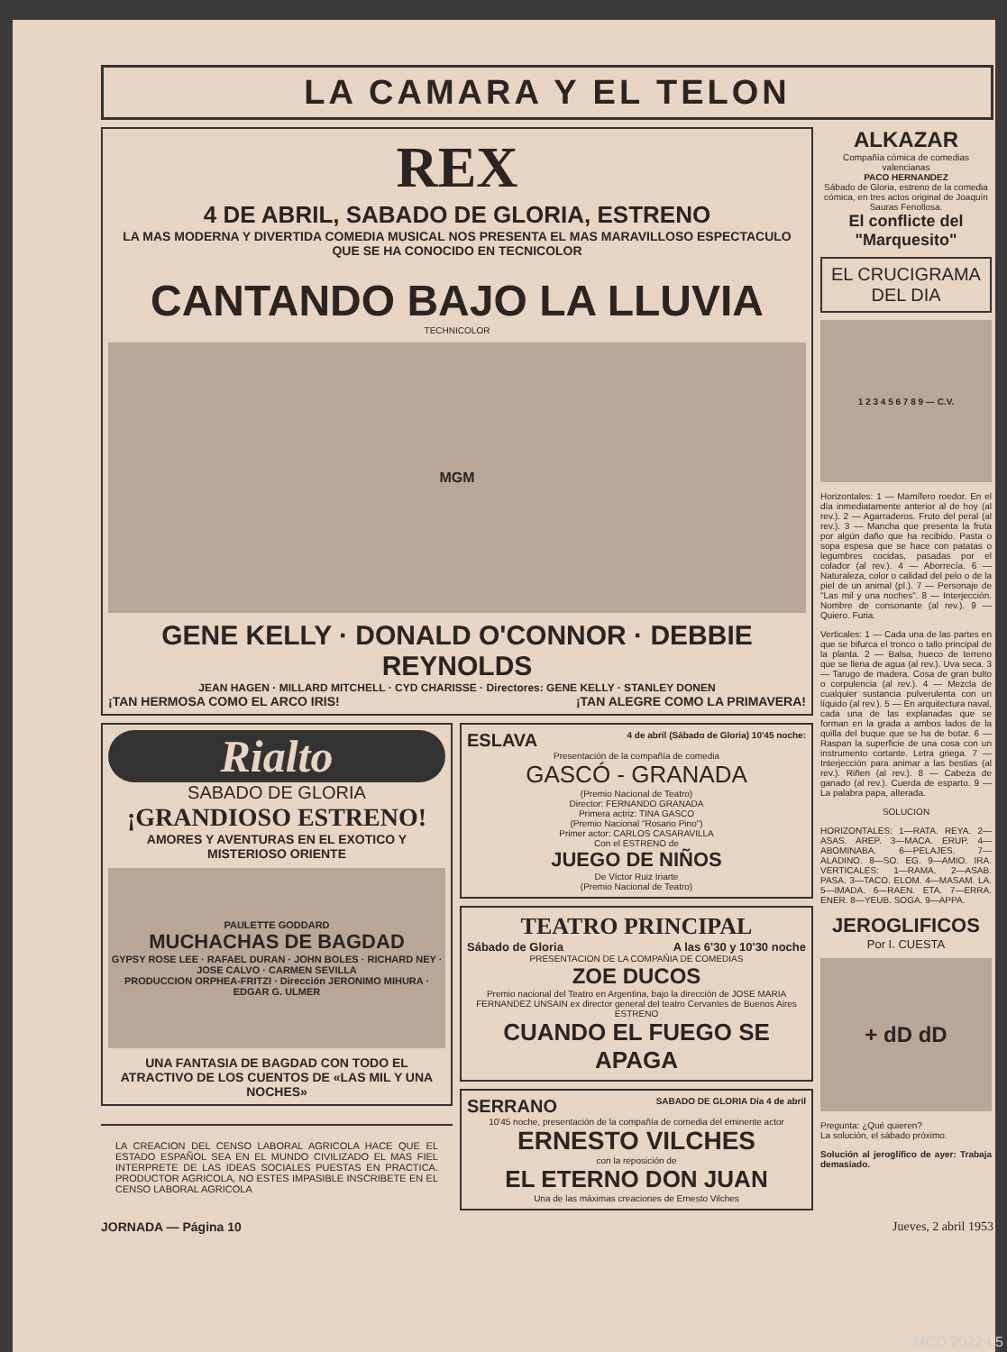LA CAMARA Y EL TELON
REX
4 DE ABRIL, SABADO DE GLORIA, ESTRENO
LA MAS MODERNA Y DIVERTIDA COMEDIA MUSICAL NOS PRESENTA EL MAS MARAVILLOSO ESPECTACULO QUE SE HA CONOCIDO EN TECNICOLOR
CANTANDO BAJO LA LLUVIA
TECHNICOLOR
MGM
GENE KELLY · DONALD O'CONNOR · DEBBIE REYNOLDS
JEAN HAGEN · MILLARD MITCHELL · CYD CHARISSE · Directores: GENE KELLY · STANLEY DONEN
¡TAN HERMOSA COMO EL ARCO IRIS! ¡TAN ALEGRE COMO LA PRIMAVERA!
Rialto
SABADO DE GLORIA
¡GRANDIOSO ESTRENO!
AMORES Y AVENTURAS EN EL EXOTICO Y MISTERIOSO ORIENTE
PAULETTE GODDARD
MUCHACHAS DE BAGDAD
GYPSY ROSE LEE · RAFAEL DURAN · JOHN BOLES · RICHARD NEY · JOSE CALVO · CARMEN SEVILLA
PRODUCCION ORPHEA-FRITZI · Dirección JERONIMO MIHURA · EDGAR G. ULMER
UNA FANTASIA DE BAGDAD CON TODO EL ATRACTIVO DE LOS CUENTOS DE «LAS MIL Y UNA NOCHES»
LA CREACION DEL CENSO LABORAL AGRICOLA HACE QUE EL ESTADO ESPAÑOL SEA EN EL MUNDO CIVILIZADO EL MAS FIEL INTERPRETE DE LAS IDEAS SOCIALES PUESTAS EN PRACTICA. PRODUCTOR AGRICOLA, NO ESTES IMPASIBLE INSCRIBETE EN EL CENSO LABORAL AGRICOLA
ESLAVA 4 de abril (Sábado de Gloria) 10'45 noche:
Presentación de la compañía de comedia
GASCÓ - GRANADA
(Premio Nacional de Teatro)
Director: FERNANDO GRANADA
Primera actriz: TINA GASCO
(Premio Nacional "Rosario Pino")
Primer actor: CARLOS CASARAVILLA
Con el ESTRENO de
JUEGO DE NIÑOS
De Víctor Ruiz Iriarte
(Premio Nacional de Teatro)
TEATRO PRINCIPAL
Sábado de Gloria A las 6'30 y 10'30 noche
PRESENTACION DE LA COMPAÑIA DE COMEDIAS
ZOE DUCOS
Premio nacional del Teatro en Argentina, bajo la dirección de JOSE MARIA FERNANDEZ UNSAIN ex director general del teatro Cervantes de Buenos Aires
ESTRENO
CUANDO EL FUEGO SE APAGA
SERRANO SABADO DE GLORIA Día 4 de abril
10'45 noche, presentación de la compañía de comedia del eminente actor
ERNESTO VILCHES
con la reposición de
EL ETERNO DON JUAN
Una de las máximas creaciones de Ernesto Vilches
ALKAZAR
Compañía cómica de comedias valencianas
PACO HERNANDEZ
Sábado de Gloria, estreno de la comedia cómica, en tres actos original de Joaquín Sauras Fenollosa.
El conflicte del "Marquesito"
EL CRUCIGRAMA DEL DIA
1 2 3 4 5 6 7 8 9 — C.V.
Horizontales: 1 — Mamífero roedor. En el día inmediatamente anterior al de hoy (al rev.). 2 — Agarraderos. Fruto del peral (al rev.). 3 — Mancha que presenta la fruta por algún daño que ha recibido. Pasta o sopa espesa que se hace con patatas o legumbres cocidas, pasadas por el colador (al rev.). 4 — Aborrecía. 6 — Naturaleza, color o calidad del pelo o de la piel de un animal (pl.). 7 — Personaje de "Las mil y una noches". 8 — Interjección. Nombre de consonante (al rev.). 9 — Quiero. Furia.
Verticales: 1 — Cada una de las partes en que se bifurca el tronco o tallo principal de la planta. 2 — Balsa, hueco de terreno que se llena de agua (al rev.). Uva seca. 3 — Tarugo de madera. Cosa de gran bulto o corpulencia (al rev.). 4 — Mezcla de cualquier sustancia pulverulenta con un líquido (al rev.). 5 — En arquitectura naval, cada una de las explanadas que se forman en la grada a ambos lados de la quilla del buque que se ha de botar. 6 — Raspan la superficie de una cosa con un instrumento cortante. Letra griega. 7 — Interjección para animar a las bestias (al rev.). Riñen (al rev.). 8 — Cabeza de ganado (al rev.). Cuerda de esparto. 9 — La palabra papa, alterada.
SOLUCION
HORIZONTALES: 1—RATA. REYA. 2—ASAS. AREP. 3—MACA. ERUP. 4—ABOMINABA. 6—PELAJES. 7—ALADINO. 8—SO. EG. 9—AMIO. IRA. VERTICALES: 1—RAMA. 2—ASAB. PASA. 3—TACO. ELOM. 4—MASAM. LA. 5—IMADA. 6—RAEN. ETA. 7—ERRA. ENER. 8—YEUB. SOGA. 9—APPA.
JEROGLIFICOS
Por I. CUESTA
+ dD dD
Pregunta: ¿Qué quieren?
La solución, el sábado próximo.
Solución al jeroglífico de ayer: Trabaja demasiado.
JORNADA — Página 10 Jueves, 2 abril 1953
MCD 2022-L5